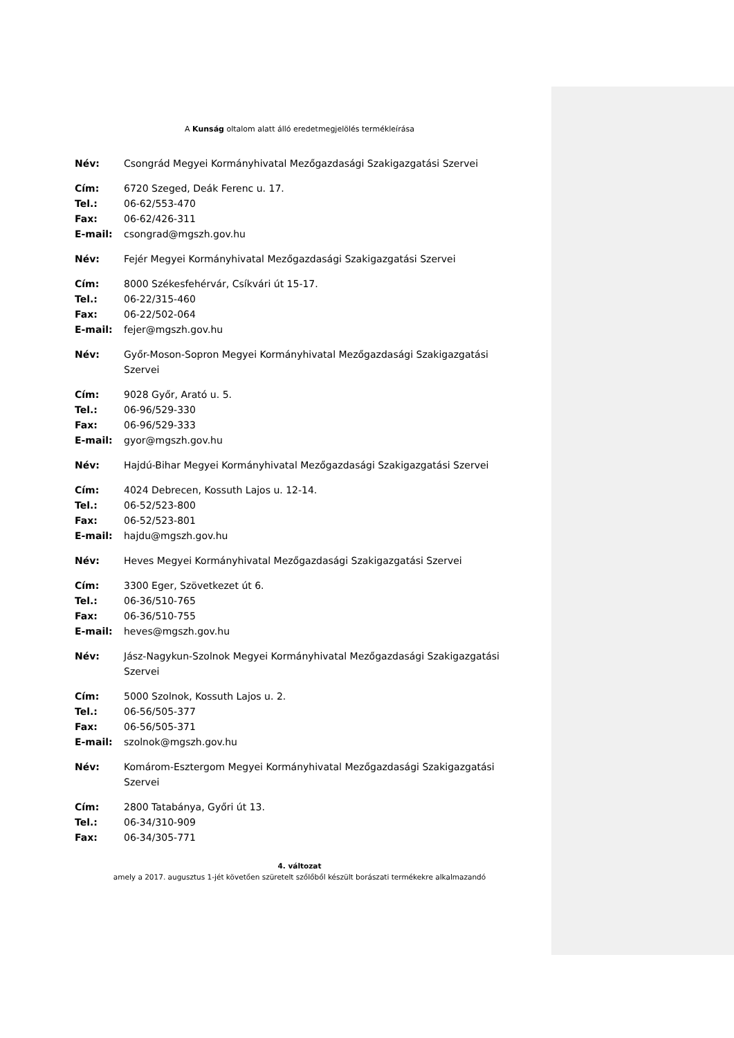A Kunság oltalom alatt álló eredetmegjelölés termékleírása
| Név: | Csongrád Megyei Kormányhivatal Mezőgazdasági Szakigazgatási Szervei |
| Cím: | 6720 Szeged, Deák Ferenc u. 17. |
| Tel.: | 06-62/553-470 |
| Fax: | 06-62/426-311 |
| E-mail: | csongrad@mgszh.gov.hu |
| Név: | Fejér Megyei Kormányhivatal Mezőgazdasági Szakigazgatási Szervei |
| Cím: | 8000 Székesfehérvár, Csíkvári út 15-17. |
| Tel.: | 06-22/315-460 |
| Fax: | 06-22/502-064 |
| E-mail: | fejer@mgszh.gov.hu |
| Név: | Győr-Moson-Sopron Megyei Kormányhivatal Mezőgazdasági Szakigazgatási Szervei |
| Cím: | 9028 Győr, Arató u. 5. |
| Tel.: | 06-96/529-330 |
| Fax: | 06-96/529-333 |
| E-mail: | gyor@mgszh.gov.hu |
| Név: | Hajdú-Bihar Megyei Kormányhivatal Mezőgazdasági Szakigazgatási Szervei |
| Cím: | 4024 Debrecen, Kossuth Lajos u. 12-14. |
| Tel.: | 06-52/523-800 |
| Fax: | 06-52/523-801 |
| E-mail: | hajdu@mgszh.gov.hu |
| Név: | Heves Megyei Kormányhivatal Mezőgazdasági Szakigazgatási Szervei |
| Cím: | 3300 Eger, Szövetkezet út 6. |
| Tel.: | 06-36/510-765 |
| Fax: | 06-36/510-755 |
| E-mail: | heves@mgszh.gov.hu |
| Név: | Jász-Nagykun-Szolnok Megyei Kormányhivatal Mezőgazdasági Szakigazgatási Szervei |
| Cím: | 5000 Szolnok, Kossuth Lajos u. 2. |
| Tel.: | 06-56/505-377 |
| Fax: | 06-56/505-371 |
| E-mail: | szolnok@mgszh.gov.hu |
| Név: | Komárom-Esztergom Megyei Kormányhivatal Mezőgazdasági Szakigazgatási Szervei |
| Cím: | 2800 Tatabánya, Győri út 13. |
| Tel.: | 06-34/310-909 |
| Fax: | 06-34/305-771 |
4. változat
amely a 2017. augusztus 1-jét követően szüretelt szőlőből készült borászati termékekre alkalmazandó